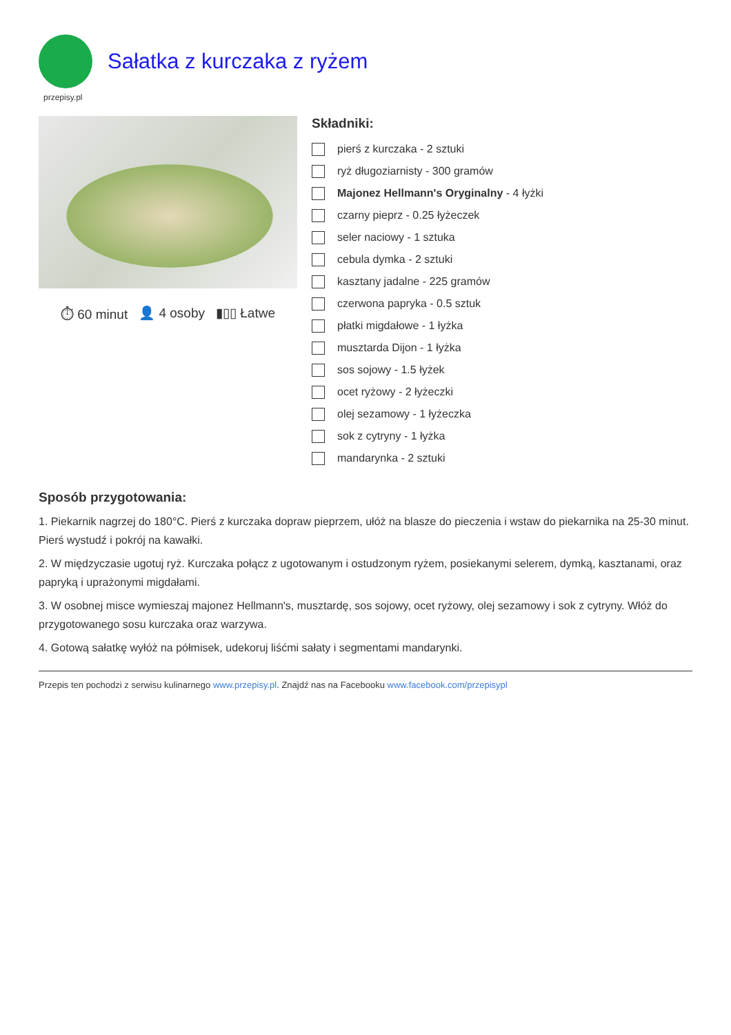Sałatka z kurczaka z ryżem
przepisy.pl
⏱ 60 minut 👤 4 osoby ▮▯▯ Łatwe
Składniki:
pierś z kurczaka - 2 sztuki
ryż długoziarnisty - 300 gramów
Majonez Hellmann's Oryginalny - 4 łyżki
czarny pieprz - 0.25 łyżeczek
seler naciowy - 1 sztuka
cebula dymka - 2 sztuki
kasztany jadalne - 225 gramów
czerwona papryka - 0.5 sztuk
płatki migdałowe - 1 łyżka
musztarda Dijon - 1 łyżka
sos sojowy - 1.5 łyżek
ocet ryżowy - 2 łyżeczki
olej sezamowy - 1 łyżeczka
sok z cytryny - 1 łyżka
mandarynka - 2 sztuki
Sposób przygotowania:
1. Piekarnik nagrzej do 180°C. Pierś z kurczaka dopraw pieprzem, ułóż na blasze do pieczenia i wstaw do piekarnika na 25-30 minut. Pierś wystudź i pokrój na kawałki.
2. W międzyczasie ugotuj ryż. Kurczaka połącz z ugotowanym i ostudzonym ryżem, posiekanymi selerem, dymką, kasztanami, oraz papryką i uprażonymi migdałami.
3. W osobnej misce wymieszaj majonez Hellmann's, musztardę, sos sojowy, ocet ryżowy, olej sezamowy i sok z cytryny. Włóż do przygotowanego sosu kurczaka oraz warzywa.
4. Gotową sałatkę wyłóż na półmisek, udekoruj liśćmi sałaty i segmentami mandarynki.
Przepis ten pochodzi z serwisu kulinarnego www.przepisy.pl. Znajdź nas na Facebooku www.facebook.com/przepisypl